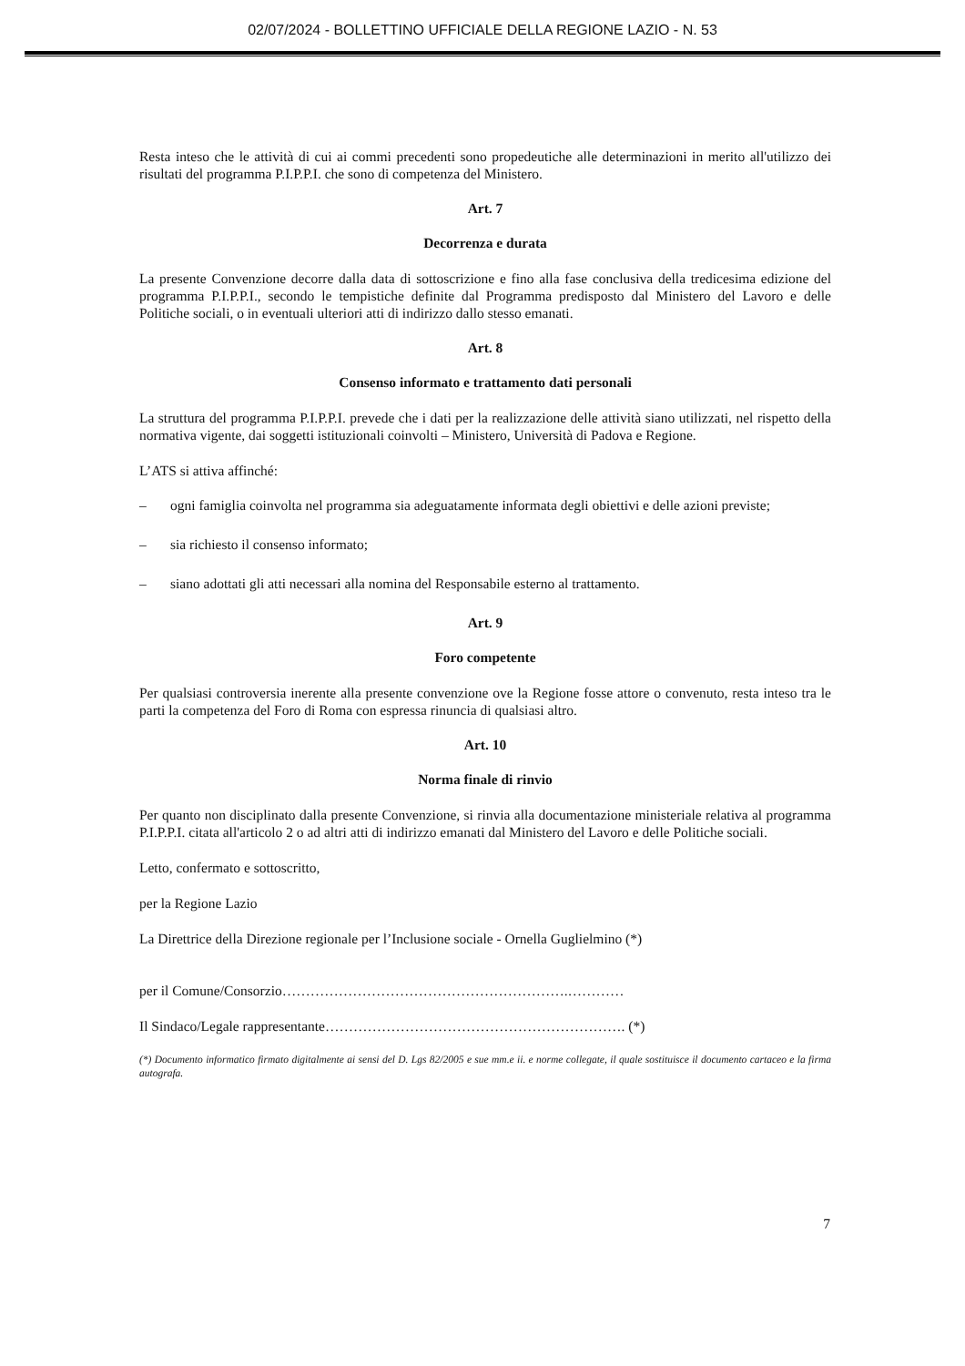02/07/2024 - BOLLETTINO UFFICIALE DELLA REGIONE LAZIO - N. 53
Resta inteso che le attività di cui ai commi precedenti sono propedeutiche alle determinazioni in merito all'utilizzo dei risultati del programma P.I.P.P.I. che sono di competenza del Ministero.
Art. 7
Decorrenza e durata
La presente Convenzione decorre dalla data di sottoscrizione e fino alla fase conclusiva della tredicesima edizione del programma P.I.P.P.I., secondo le tempistiche definite dal Programma predisposto dal Ministero del Lavoro e delle Politiche sociali, o in eventuali ulteriori atti di indirizzo dallo stesso emanati.
Art. 8
Consenso informato e trattamento dati personali
La struttura del programma P.I.P.P.I. prevede che i dati per la realizzazione delle attività siano utilizzati, nel rispetto della normativa vigente, dai soggetti istituzionali coinvolti – Ministero, Università di Padova e Regione.
L’ATS si attiva affinché:
– ogni famiglia coinvolta nel programma sia adeguatamente informata degli obiettivi e delle azioni previste;
– sia richiesto il consenso informato;
– siano adottati gli atti necessari alla nomina del Responsabile esterno al trattamento.
Art. 9
Foro competente
Per qualsiasi controversia inerente alla presente convenzione ove la Regione fosse attore o convenuto, resta inteso tra le parti la competenza del Foro di Roma con espressa rinuncia di qualsiasi altro.
Art. 10
Norma finale di rinvio
Per quanto non disciplinato dalla presente Convenzione, si rinvia alla documentazione ministeriale relativa al programma P.I.P.P.I. citata all'articolo 2 o ad altri atti di indirizzo emanati dal Ministero del Lavoro e delle Politiche sociali.
Letto, confermato e sottoscritto,
per la Regione Lazio
La Direttrice della Direzione regionale per l’Inclusione sociale - Ornella Guglielmino (*)
per il Comune/Consorzio…………………………………………………….…………
Il Sindaco/Legale rappresentante………………………………………………………. (*)
(*) Documento informatico firmato digitalmente ai sensi del D. Lgs 82/2005 e sue mm.e ii. e norme collegate, il quale sostituisce il documento cartaceo e la firma autografa.
7